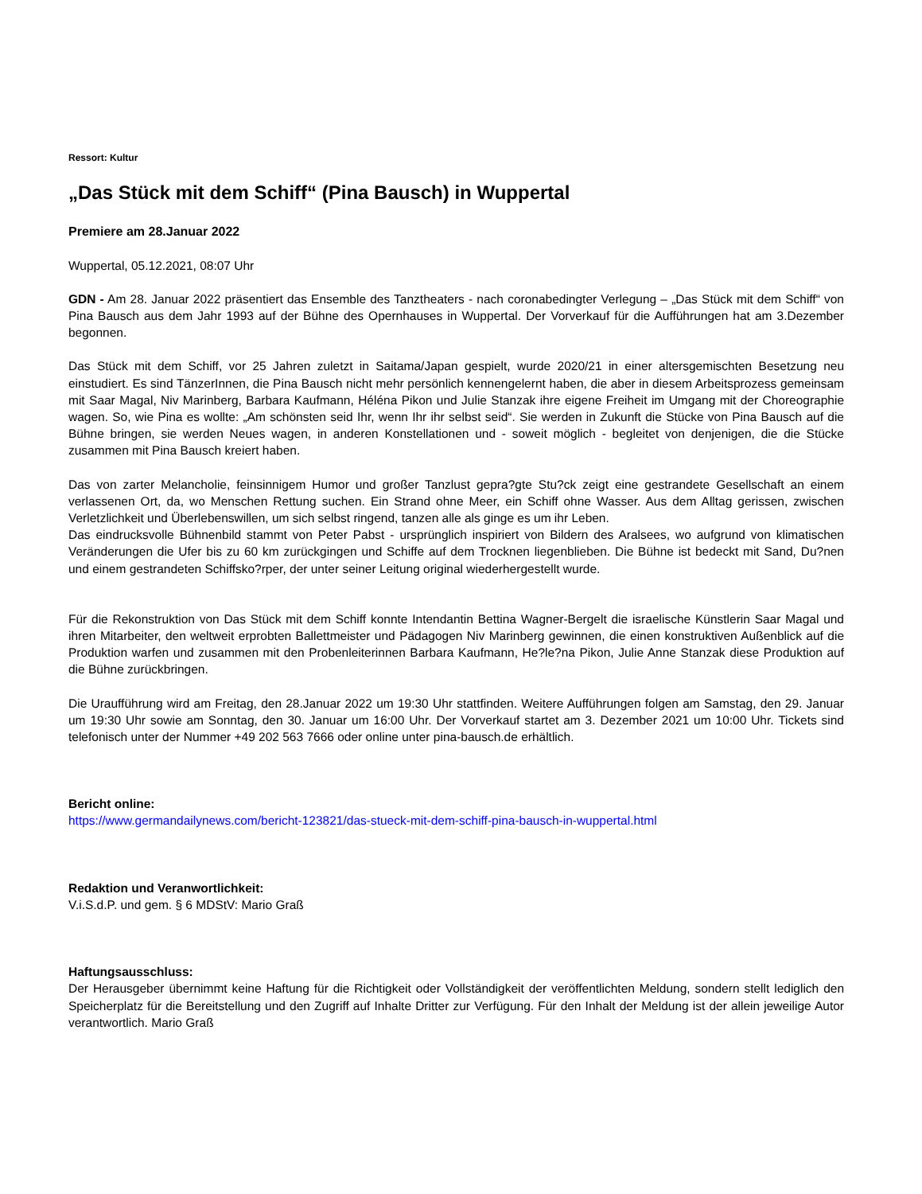Ressort: Kultur
„Das Stück mit dem Schiff“ (Pina Bausch) in Wuppertal
Premiere am 28.Januar 2022
Wuppertal, 05.12.2021, 08:07 Uhr
GDN - Am 28. Januar 2022 präsentiert das Ensemble des Tanztheaters - nach coronabedingter Verlegung – „Das Stück mit dem Schiff“ von Pina Bausch aus dem Jahr 1993 auf der Bühne des Opernhauses in Wuppertal. Der Vorverkauf für die Aufführungen hat am 3.Dezember begonnen.
Das Stück mit dem Schiff, vor 25 Jahren zuletzt in Saitama/Japan gespielt, wurde 2020/21 in einer altersgemischten Besetzung neu einstudiert. Es sind TänzerInnen, die Pina Bausch nicht mehr persönlich kennengelernt haben, die aber in diesem Arbeitsprozess gemeinsam mit Saar Magal, Niv Marinberg, Barbara Kaufmann, Héléna Pikon und Julie Stanzak ihre eigene Freiheit im Umgang mit der Choreographie wagen. So, wie Pina es wollte: „Am schönsten seid Ihr, wenn Ihr ihr selbst seid“. Sie werden in Zukunft die Stücke von Pina Bausch auf die Bühne bringen, sie werden Neues wagen, in anderen Konstellationen und - soweit möglich - begleitet von denjenigen, die die Stücke zusammen mit Pina Bausch kreiert haben.
Das von zarter Melancholie, feinsinnigem Humor und großer Tanzlust gepra?gte Stu?ck zeigt eine gestrandete Gesellschaft an einem verlassenen Ort, da, wo Menschen Rettung suchen. Ein Strand ohne Meer, ein Schiff ohne Wasser. Aus dem Alltag gerissen, zwischen Verletzlichkeit und Überlebenswillen, um sich selbst ringend, tanzen alle als ginge es um ihr Leben.
Das eindrucksvolle Bühnenbild stammt von Peter Pabst - ursprünglich inspiriert von Bildern des Aralsees, wo aufgrund von klimatischen Veränderungen die Ufer bis zu 60 km zurückgingen und Schiffe auf dem Trocknen liegenblieben. Die Bühne ist bedeckt mit Sand, Du?nen und einem gestrandeten Schiffsko?rper, der unter seiner Leitung original wiederhergestellt wurde.
Für die Rekonstruktion von Das Stück mit dem Schiff konnte Intendantin Bettina Wagner-Bergelt die israelische Künstlerin Saar Magal und ihren Mitarbeiter, den weltweit erprobten Ballettmeister und Pädagogen Niv Marinberg gewinnen, die einen konstruktiven Außenblick auf die Produktion warfen und zusammen mit den Probenleiterinnen Barbara Kaufmann, He?le?na Pikon, Julie Anne Stanzak diese Produktion auf die Bühne zurückbringen.
Die Uraufführung wird am Freitag, den 28.Januar 2022 um 19:30 Uhr stattfinden. Weitere Aufführungen folgen am Samstag, den 29. Januar um 19:30 Uhr sowie am Sonntag, den 30. Januar um 16:00 Uhr. Der Vorverkauf startet am 3. Dezember 2021 um 10:00 Uhr. Tickets sind telefonisch unter der Nummer +49 202 563 7666 oder online unter pina-bausch.de erhältlich.
Bericht online:
https://www.germandailynews.com/bericht-123821/das-stueck-mit-dem-schiff-pina-bausch-in-wuppertal.html
Redaktion und Veranwortlichkeit:
V.i.S.d.P. und gem. § 6 MDStV: Mario Graß
Haftungsausschluss:
Der Herausgeber übernimmt keine Haftung für die Richtigkeit oder Vollständigkeit der veröffentlichten Meldung, sondern stellt lediglich den Speicherplatz für die Bereitstellung und den Zugriff auf Inhalte Dritter zur Verfügung. Für den Inhalt der Meldung ist der allein jeweilige Autor verantwortlich. Mario Graß